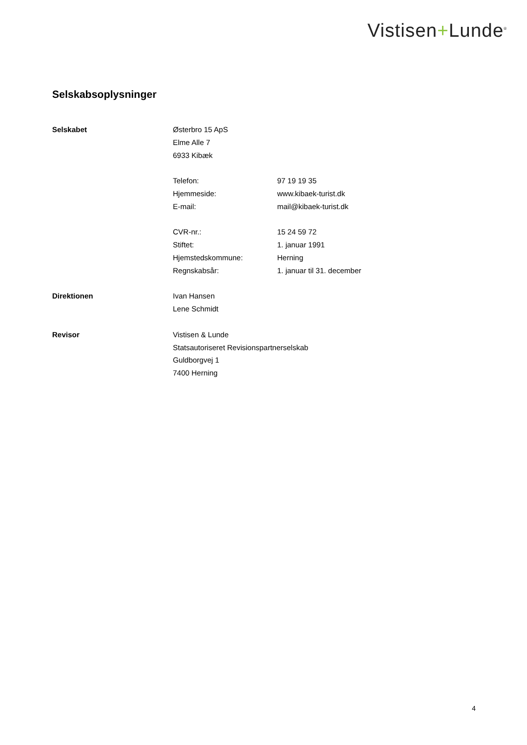Vistisen+Lunde<sup>®</sup>
Selskabsoplysninger
Selskabet Østerbro 15 ApS
Elme Alle 7
6933 Kibæk
Telefon: 97 19 19 35
Hjemmeside: www.kibaek-turist.dk
E-mail: mail@kibaek-turist.dk
CVR-nr.: 15 24 59 72
Stiftet: 1. januar 1991
Hjemstedskommune: Herning
Regnskabsår: 1. januar til 31. december
Direktionen Ivan Hansen
Lene Schmidt
Revisor Vistisen & Lunde
Statsautoriseret Revisionspartnerselskab
Guldborgvej 1
7400 Herning
4